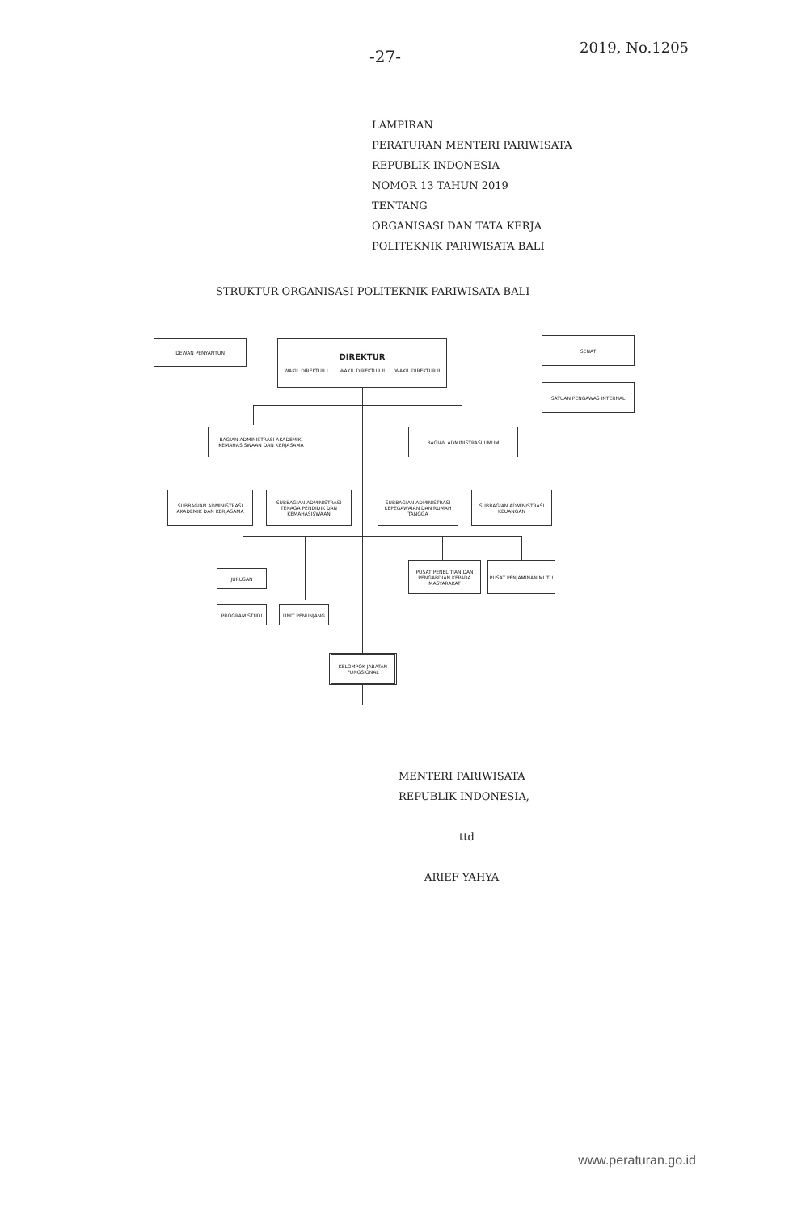-27-
2019, No.1205
LAMPIRAN
PERATURAN MENTERI PARIWISATA
REPUBLIK INDONESIA
NOMOR 13 TAHUN 2019
TENTANG
ORGANISASI DAN TATA KERJA
POLITEKNIK PARIWISATA BALI
STRUKTUR ORGANISASI POLITEKNIK PARIWISATA BALI
DEWAN PENYANTUN
DIREKTUR
WAKIL DIREKTUR I WAKIL DIREKTUR II WAKIL DIREKTUR III
SENAT
SATUAN PENGAWAS INTERNAL
BAGIAN ADMINISTRASI AKADEMIK, KEMAHASISWAAN DAN KERJASAMA
BAGIAN ADMINISTRASI UMUM
SUBBAGIAN ADMINISTRASI AKADEMIK DAN KERJASAMA
SUBBAGIAN ADMINISTRASI TENAGA PENDIDIK DAN KEMAHASISWAAN
SUBBAGIAN ADMINISTRASI KEPEGAWAIAN DAN RUMAH TANGGA
SUBBAGIAN ADMINISTRASI KEUANGAN
JURUSAN
PROGRAM STUDI UNIT PENUNJANG
PUSAT PENELITIAN DAN PENGABDIAN KEPADA MASYARAKAT
PUSAT PENJAMINAN MUTU
KELOMPOK JABATAN FUNGSIONAL
MENTERI PARIWISATA
REPUBLIK INDONESIA,
ttd
ARIEF YAHYA
www.peraturan.go.id